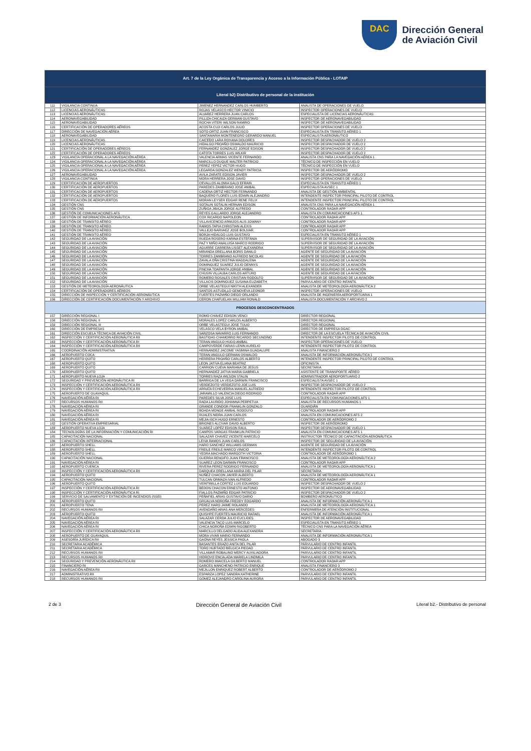DAC
Dirección General
de Aviación Civil
| Art. 7 de la Ley Orgánica de Transparencia y Acceso a la Información Pública - LOTAIP | | | |
| Literal b2) Distributivo de personal de la institución | | | |
| 111 | VIGILANCIA CONTINUA | JIMENEZ HERNANDEZ CARLOS HUMBERTO | ANALISTA DE OPERACIONES DE VUELO |
| 112 | LICENCIAS AERONÁUTICAS | ROJAS VELASCO HECTOR VINICIO | INSPECTOR OPERACIONES DE VUELO |
| 113 | LICENCIAS AERONÁUTICAS | ALVAREZ HERRERA JUAN CARLOS | ESPECIALISTA DE LICENCIAS AERONÁUTICAS |
| 114 | AERONAVEGABILIDAD | PILLIZA CHICAIZA GERMAN GUSTAVO | INSPECTOR DE AERONAVEGABILIDAD |
| 115 | AERONAVEGABILIDAD | ROCHA VITERI WILSON RAMIRO | INSPECTOR DE AERONAVEGABILIDAD |
| 116 | CERTIFICACIÓN DE OPERADORES AÉREOS | ACOSTA CUJI CARLOS JULIO | INSPECTOR OPERACIONES DE VUELO |
| 117 | DIRECCIÓN DE NAVEGACIÓN AÉREA | SOTO ORTIZ JUAN FRANCISCO | ESPECIALISTA EN TRANSITO AÉREO 1 |
| 118 | AERONAVEGABILIDAD | SANTAMARIA MONTENEGRO GERARDO MANUEL | ESPECIALISTA AERONÁUTICO |
| 119 | LICENCIAS AERONÁUTICAS | CAICEDO LARA ROXANA DOLORES | INSPECTOR DESPACHADOR DE VUELO 2 |
| 120 | LICENCIAS AERONÁUTICAS | HIDALGO PROAÑO OSWALDO MAURICIO | INSPECTOR DESPACHADOR DE VUELO 2 |
| 121 | CERTIFICACIÓN DE OPERADORES AÉREOS | FERNANDEZ GONZALEZ JORGE EDISON | INSPECTOR DESPACHADOR DE VUELO 2 |
| 122 | CERTIFICACIÓN DE OPERADORES AÉREOS | CATOTA TORRES LUIS WILKIR | INSPECTOR DESPACHADOR DE VUELO 2 |
| 123 | VIGILANCIA OPERACIONAL A LA NAVEGACIÓN AÉREA | VALENCIA ARMAS VICENTE FERNANDO | ANALISTA CNS PARA LA NAVEGACIÓN AÉREA 1 |
| 124 | VIGILANCIA OPERACIONAL A LA NAVEGACIÓN AÉREA | MARCILLO DUQUE WALTER PATRICIO | TÉCNICO DE INSPECCIÓN EN VUELO |
| 125 | VIGILANCIA OPERACIONAL A LA NAVEGACIÓN AÉREA | PEREZ YEPEZ VICTOR HUGO | TÉCNICO DE INSPECCIÓN EN VUELO |
| 126 | VIGILANCIA OPERACIONAL A LA NAVEGACIÓN AÉREA | LEGARDA GONZALEZ WENDY PATRICIA | INSPECTOR DE AERÓDROMO |
| 127 | AERONAVEGABILIDAD | AVILA ZARATE EDISON JAVIER | INSPECTOR DESPACHADOR DE VUELO 2 |
| 128 | VIGILANCIA CONTINUA | MORA HERRERA JOSE DAVID | INSPECTOR OPERACIONES DE VUELO |
| 129 | CERTIFICACIÓN DE AEROPUERTOS | CEVALLOS ALOMIA GALO EFRAIN | ESPECIALISTA EN TRANSITO AÉREO 1 |
| 130 | CERTIFICACIÓN DE AEROPUERTOS | PAREDES ZAMBRANO JOSE ANIBAL | ESPECIALISTA AVSEC 1 |
| 131 | CERTIFICACIÓN DE AEROPUERTOS | CADENA ORTIZ HECTOR FERNANDO | ANALISTA DE GESTIÓN AMBIENTAL |
| 132 | CERTIFICACIÓN DE AEROPUERTOS | BAQUERO FLORES LUIS EDWIN ALEJANDRO | INTENDENTE INSPECTOR PRINCIPAL PILOTO DE CONTROL |
| 133 | CERTIFICACIÓN DE AEROPUERTOS | MORAN LEYSER EDGAR RENE FELIX | INTENDENTE INSPECTOR PRINCIPAL PILOTO DE CONTROL |
| 134 | GESTIÓN CNS | SOTALIN SOTALIN HERNAN EDISON | ANALISTA CNS PARA LA NAVEGACIÓN AÉREA 1 |
| 135 | GESTIÓN CNS | ZUÑIGA JIBAJA JORGE ALFREDO | CONTROLADOR RADAR APP |
| 136 | GESTIÓN DE COMUNICACIONES AFS | REYES GALLARDO JORGE ALEJANDRO | ANALISTA EN COMUNICACIONES AFS 1 |
| 137 | GESTIÓN DE INFORMACIÓN AERONÁUTICA | COX RICARDO NAPOLEON | CONTROLADOR RADAR APP |
| 138 | GESTIÓN DE TRANSITO AÉREO | VILLAVICENCIO ARMIJOS ALIS JOWANY | CONTROLADOR RADAR APP |
| 139 | GESTIÓN DE TRANSITO AÉREO | RAMOS TAPIA CHRISTIAN ALEXIS | CONTROLADOR RADAR APP |
| 140 | GESTIÓN DE TRANSITO AÉREO | VALLEJO NARVAEZ JOSE BOLIVAR | CONTROLADOR RADAR APP |
| 141 | GESTIÓN DE TRANSITO AÉREO | BORJA HIDALGO LUIS GUSTAVO | ESPECIALISTA EN TRANSITO AÉREO 1 |
| 142 | SEGURIDAD DE LA AVIACIÓN | RUEDA ROSERO KARINA ESTEFANIA | SUPERVISOR DE SEGURIDAD DE LA AVIACIÓN |
| 143 | SEGURIDAD DE LA AVIACIÓN | PAZ Y MIÑO ANALUISA MARCO RODRIGO | SUPERVISOR DE SEGURIDAD DE LA AVIACIÓN |
| 144 | SEGURIDAD DE LA AVIACIÓN | AGUIRRE CARRERA LISSET ALEXANDRA | SUPERVISOR DE SEGURIDAD DE LA AVIACIÓN |
| 145 | SEGURIDAD DE LA AVIACIÓN | MIRANDA ORELLANA BORIS DANILO | AGENTE DE SEGURIDAD DE LA AVIACIÓN |
| 146 | SEGURIDAD DE LA AVIACIÓN | TORRES ZAMBRANO ALFREDO NICOLAS | AGENTE DE SEGURIDAD DE LA AVIACIÓN |
| 147 | SEGURIDAD DE LA AVIACIÓN | ZAVALA OÑA CRISTINA MAGDALENA | AGENTE DE SEGURIDAD DE LA AVIACIÓN |
| 148 | SEGURIDAD DE LA AVIACIÓN | DOMINGUEZ SUAREZ JULIO DENNYS | AGENTE DE SEGURIDAD DE LA AVIACIÓN |
| 149 | SEGURIDAD DE LA AVIACIÓN | PINCHA TOAPANTA JORGE ANIBAL | AGENTE DE SEGURIDAD DE LA AVIACIÓN |
| 150 | SEGURIDAD DE LA AVIACIÓN | CHUSIN VILLALBA CARLOS ARTURO | AGENTE DE SEGURIDAD DE LA AVIACIÓN |
| 151 | SEGURIDAD DE LA AVIACIÓN | ROMERO ROSALES CRISTIAN RODOLFO | SUPERVISOR DE SEGURIDAD DE LA AVIACIÓN |
| 152 | SEGURIDAD DE LA AVIACIÓN | VILLACIS DOMINGUEZ SUSANA ELIZABETH | PARVULARIO DE CENTRO INFANTIL |
| 153 | GESTIÓN DE METEOROLOGÍA AERONÁUTICA | ORBE VELASTEGUI NIKITH ALEXANDER | ANALISTA DE METEOROLOGÍA AERONÁUTICA 2 |
| 154 | CERTIFICACIÓN DE OPERADORES AÉREOS | SANTOS ASTUDILLO GENOVEVA LEONOR | INSPECTOR OPERACIONES DE VUELO |
| 155 | DIRECCIÓN DE INSPECCIÓN Y CERTIFICACIÓN AERONÁUTICA | FUERTES PAZMIÑO DIEGO ORLANDO | ANALISTA DE INGENIERÍA AEROPORTUARIA 1 |
| 156 | DIRECCIÓN DE CERTIFICACIÓN DOCUMENTACIÓN Y ARCHIVO | CERON CHAFUELAN WILLIAM RONALD | ANALISTA DOCUMENTACIÓN Y ARCHIVO 2 |
| PROCESOS DESCONCENTRADOS | | | |
| 157 | DIRECCIÓN REGIONAL I | ROMO CHAVEZ EDISON VENCI | DIRECTOR REGIONAL |
| 158 | DIRECCIÓN REGIONAL II | MORALES LOPEZ CARLOS ALBERTO | DIRECTOR REGIONAL |
| 159 | DIRECCIÓN REGIONAL III | ORBE VELASTEGUI JOSE TULIO | DIRECTOR REGIONAL |
| 160 | DIRECCIÓN DE EMPRESAS | VELASCO VELA BYRON ANIBAL | DIRECTOR DE EMPRESA DGAC |
| 161 | DIRECCIÓN ESCUELA TÉCNICA DE AVIACIÓN CIVIL | SARZOSA NAVARRO LUIS FERNANDO | DIRECTOR DE LA ESCUELA TÉCNICA DE AVIACIÓN CIVIL |
| 162 | INSPECCIÓN Y CERTIFICACIÓN AERONÁUTICA RII | BASTIDAS CHAMORRO RICARDO SECUNDINO | INTENDENTE INSPECTOR PILOTO DE CONTROL |
| 163 | INSPECCIÓN Y CERTIFICACIÓN AERONÁUTICA RI | TERAN ANGULO HUGO ANIBAL | INSPECTOR OPERACIONES DE VUELO |
| 164 | INSPECCIÓN Y CERTIFICACIÓN AERONÁUTICA RII | CAMPOVERDE FARIAS LENIN AURELIO | INTENDENTE INSPECTOR PILOTO DE CONTROL |
| 165 | COORDINACIÓN ADMINISTRATIVA | HERNANDEZ JACOME YASMINA GUADALUPE | ANALISTA FINANCIERO 2 |
| 166 | AEROPUERTO COCA | TERAN ANGULO GERMAN OSWALDO | ANALISTA DE INFORMACIÓN AERONÁUTICA 1 |
| 167 | AEROPUERTO QUITO | HERRERA PROAÑO CARLOS ALBERTO | INTENDENTE INSPECTOR PRINCIPAL PILOTO DE CONTROL |
| 168 | AEROPUERTO QUITO | LEON JATIVA ELIANA BEATRIZ | OFICINISTA |
| 169 | AEROPUERTO QUITO | CARRION CUEVA MARIANA DE JESUS | SECRETARIA |
| 170 | AEROPUERTO QUITO | HERNANDEZ JATIVA MARIA GABRIELA | ASISTENTE DE TRANSPORTE AÉREO |
| 171 | AEROPUERTO NUEVA LOJA | TORRES RAZA WILSON STALIN | ADMINISTRADOR AEROPORTUARIO 2 |
| 172 | SEGURIDAD Y PREVENCIÓN AERONÁUTICA RI | BARRIGA DE LA VEGA DARWIN FRANCISCO | ESPECIALISTA AVSEC 1 |
| 173 | INSPECCIÓN Y CERTIFICACIÓN AERONÁUTICA RII | VERDEZOTO VERDEZOTO JOE LUIS | INSPECTOR DESPACHADOR DE VUELO 2 |
| 174 | INSPECCIÓN Y CERTIFICACIÓN AERONÁUTICA RII | ARRATA ECHEVERRIA MANUEL ALFREDO | INTENDENTE INSPECTOR PILOTO DE CONTROL |
| 175 | AEROPUERTO DE GUAYAQUIL | JARAMILLO VALENCIA DIEGO RODRIGO | CONTROLADOR RADAR APP |
| 176 | NAVEGACIÓN AÉREA RI | PAREDES SILVA JOSE LUIS | ESPECIALISTA EN COMUNICACIONES AFS 1 |
| 177 | RECURSOS HUMANOS RII | RADA LAURIDO JOHANNA PERPETUA | ANALISTA DE RECURSOS HUMANOS 1 |
| 178 | NAVEGACIÓN AÉREA RI | GRANDE CONDOR FRANKLIN GONZALO | GUARDIÁN |
| 179 | NAVEGACIÓN AÉREA RI | BOADA MONGE ANIBAL RODOLFO | CONTROLADOR RADAR APP |
| 180 | NAVEGACIÓN AÉREA RI | RUALES NEIRA JUAN CARLOS | ANALISTA EN COMUNICACIONES AFS 2 |
| 181 | NAVEGACIÓN AÉREA RI | MEJIA ISCH HUGO ERNESTO | CONTROLADOR DE AERÓDROMO 2 |
| 182 | GESTIÓN OPERATIVA EMPRESARIAL | BRIONES ALCIVAR DAVID ALBERTO | INSPECTOR DE AERÓDROMO |
| 183 | AEROPUERTO NUEVA LOJA | SUAREZ LOPEZ EDISON RAUL | INSPECTOR DESPACHADOR DE VUELO 1 |
| 184 | TECNOLOGÍAS DE LA INFORMACIÓN Y COMUNICACIÓN RI | CAMPOS VARGAS FRANKLIN PATRICIO | ANALISTA EN COMUNICACIONES AFS 1 |
| 185 | CAPACITACIÓN NACIONAL | SALAZAR CHAVEZ VICENTE MARCELO | INSTRUCTOR TÉCNICO DE CAPACITACIÓN AERONÁUTICA |
| 186 | CAPACITACIÓN INTERNACIONAL | LEIVA RAMOS JUAN CARLOS | INSPECTOR DE SEGURIDAD DE LA AVIACIÓN |
| 187 | AEROPUERTO SHELL | HARO SANCHEZ WILLIAMS GERMAN | AGENTE DE SEGURIDAD DE LA AVIACIÓN |
| 188 | AEROPUERTO SHELL | FREILE FREILE MARCO VINICIO | INTENDENTE INSPECTOR PILOTO DE CONTROL |
| 189 | AEROPUERTO SHELL | YEDRA MACHADO MARGOTH VICTORIA | CONTROLADOR DE AERÓDROMO 1 |
| 190 | CAPACITACIÓN NACIONAL | GUERRA RENGIFO JUAN FRANCISCO | ANALISTA DE METEOROLOGÍA AERONÁUTICA 2 |
| 191 | NAVEGACIÓN AÉREA RI | SUAREZ LEON DARWIN FRANCISCO | CONTROLADOR RADAR APP |
| 192 | AEROPUERTO CUENCA | RIVERA PEREZ RODRIGO FERNANDO | ANALISTA DE METEOROLOGÍA AERONÁUTICA 1 |
| 193 | INSPECCIÓN Y CERTIFICACIÓN AERONÁUTICA RII | DARQUEA ORELLANA MARIA DEL PILAR | SECRETARIA |
| 194 | AEROPUERTO QUITO | NUÑEZ CHACON JAVIER ALBERTO | ANALISTA DE METEOROLOGÍA AERONÁUTICA 1 |
| 195 | CAPACITACIÓN NACIONAL | TULCAN ORMAZA IVAN ALFREDO | CONTROLADOR RADAR APP |
| 196 | AEROPUERTO QUITO | VEINTIMILLA CORTEZ LUIS EDUARDO | INSPECTOR DESPACHADOR DE VUELO 2 |
| 197 | INSPECCIÓN Y CERTIFICACIÓN AERONÁUTICA RI | BEDON CHACON ERNESTO ANTONIO | INSPECTOR DE AERONAVEGABILIDAD |
| 198 | INSPECCIÓN Y CERTIFICACIÓN AERONÁUTICA RI | FIALLOS PAZMIÑO EDGAR PATRICIO | INSPECTOR DESPACHADOR DE VUELO 2 |
| 199 | SERVICIO DE SALVAMENTO Y EXTINCIÓN DE INCENDIOS (SSEI) | PEÑAFIEL ARIAS GUSTAVO DARIO | BOMBERO AERONÁUTICO |
| 200 | AEROPUERTO QUITO | GRIJALVA NOROÑA FREDDY EDGARDO | ANALISTA DE INFORMACIÓN AERONÁUTICA 1 |
| 201 | AEROPUERTO TENA | PEREZ HARO JAIME ROLANDO | ANALISTA DE METEOROLOGÍA AERONÁUTICA 1 |
| 202 | RECURSOS HUMANOS RII | AVENDAÑO ARIAS ANA MERCEDES | ENFERMERA DE ATENCIÓN INSTITUCIONAL |
| 203 | AEROPUERTO QUITO | QUISHPE FUERTES MAURICIO RAFAEL | ANALISTA DE INFORMACIÓN AERONÁUTICA 1 |
| 204 | NAVEGACIÓN AÉREA RI | SALAZAR CERDA JULIO EUCLIDES | INSPECTOR DE AERONAVEGABILIDAD |
| 205 | NAVEGACIÓN AÉREA RI | VALENCIA TACO LUIS MARCELO | ESPECIALISTA EN TRANSITO AÉREO 1 |
| 206 | NAVEGACIÓN AÉREA RI | CHICA NOROÑA EDWIN RIGOBERTO | TÉCNICO CNS PARA LA NAVEGACIÓN AÉREA |
| 207 | INSPECCIÓN Y CERTIFICACIÓN AERONÁUTICA RII | MARCILLO DELGADO ALIDA ALEXANDRA | SECRETARIA |
| 208 | AEROPUERTO DE GUAYAQUIL | MORA VIVAR MARIO FERNANDO | ANALISTA DE INFORMACIÓN AERONÁUTICA 1 |
| 209 | ASESORÍA JURÍDICA RII | GAONA REYES JESSICA PAOLA | ABOGADO 3 |
| 210 | SECRETARIA ACADÉMICA | BASANTES ERAZO ANITA DEL PILAR | PARVULARIO DE CENTRO INFANTIL |
| 211 | SECRETARIA ACADÉMICA | TORO HURTADO BELGICA PIEDAD | PARVULARIO DE CENTRO INFANTIL |
| 212 | RECURSOS HUMANOS RII | VILLAMAR ROBALINO MERCY AUXILIADORA | PARVULARIO DE CENTRO INFANTIL |
| 213 | RECURSOS HUMANOS RII | HIDROVO ENCALADA MARIELA LINDMILA | PARVULARIO DE CENTRO INFANTIL |
| 214 | SEGURIDAD Y PREVENCIÓN AERONÁUTICA RII | ROMERO IMAICELA GILBERTO MANUEL | CONTROLADOR RADAR APP |
| 215 | FINANCIERO RI | GARCES MANCHENO PATRICIO ENRIQUE | ANALISTA FINANCIERO 3 |
| 216 | NAVEGACIÓN AÉREA RII | MEJILLON ENRIQUEZ ROBERT ALBERTO | CONTROLADOR DE AERÓDROMO 2 |
| 217 | ADMINISTRATIVO RII | ESPARZA LOPEZ SANDRA KATHERINE | PARVULARIO DE CENTRO INFANTIL |
| 218 | RECURSOS HUMANOS RII | GOMEZ ALEJANDRO CAROLINA AURORA | PARVULARIO DE CENTRO INFANTIL |
2 de 3 Dirección General de Aviación Civil Literal b2.- Distributivo de personal